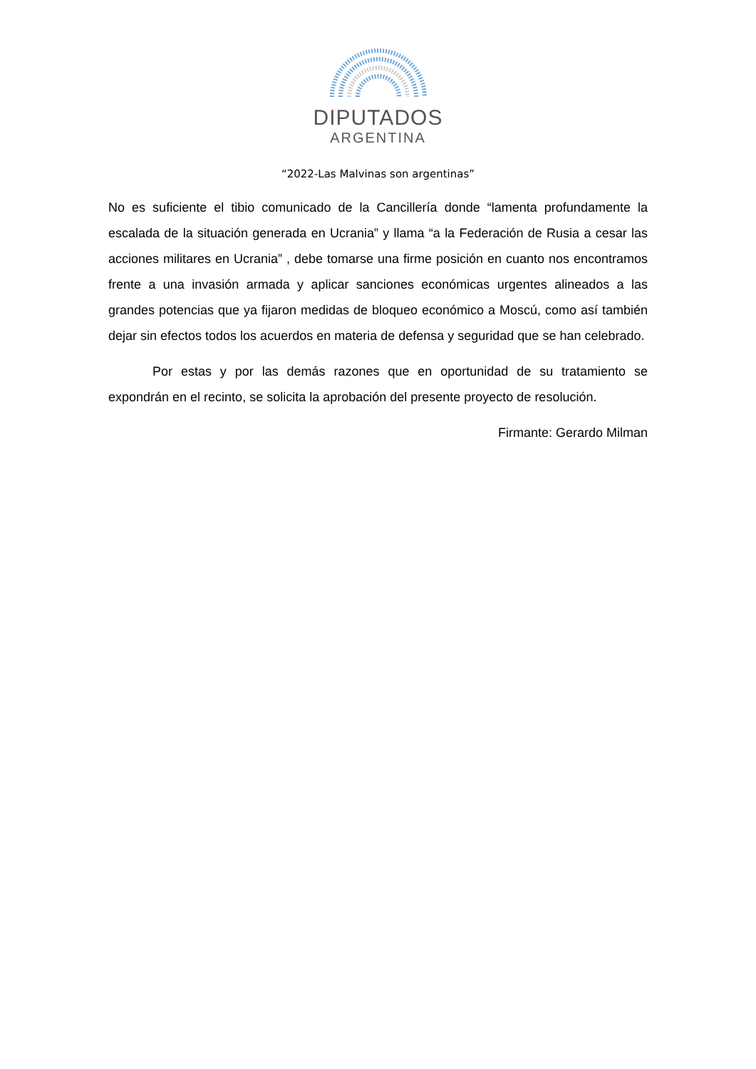DIPUTADOS
ARGENTINA
“2022-Las Malvinas son argentinas”
No es suficiente el tibio comunicado de la Cancillería donde “lamenta profundamente la escalada de la situación generada en Ucrania” y llama “a la Federación de Rusia a cesar las acciones militares en Ucrania” , debe tomarse una firme posición en cuanto nos encontramos frente a una invasión armada y aplicar sanciones económicas urgentes alineados a las grandes potencias que ya fijaron medidas de bloqueo económico a Moscú, como así también dejar sin efectos todos los acuerdos en materia de defensa y seguridad que se han celebrado.
Por estas y por las demás razones que en oportunidad de su tratamiento se expondrán en el recinto, se solicita la aprobación del presente proyecto de resolución.
Firmante: Gerardo Milman